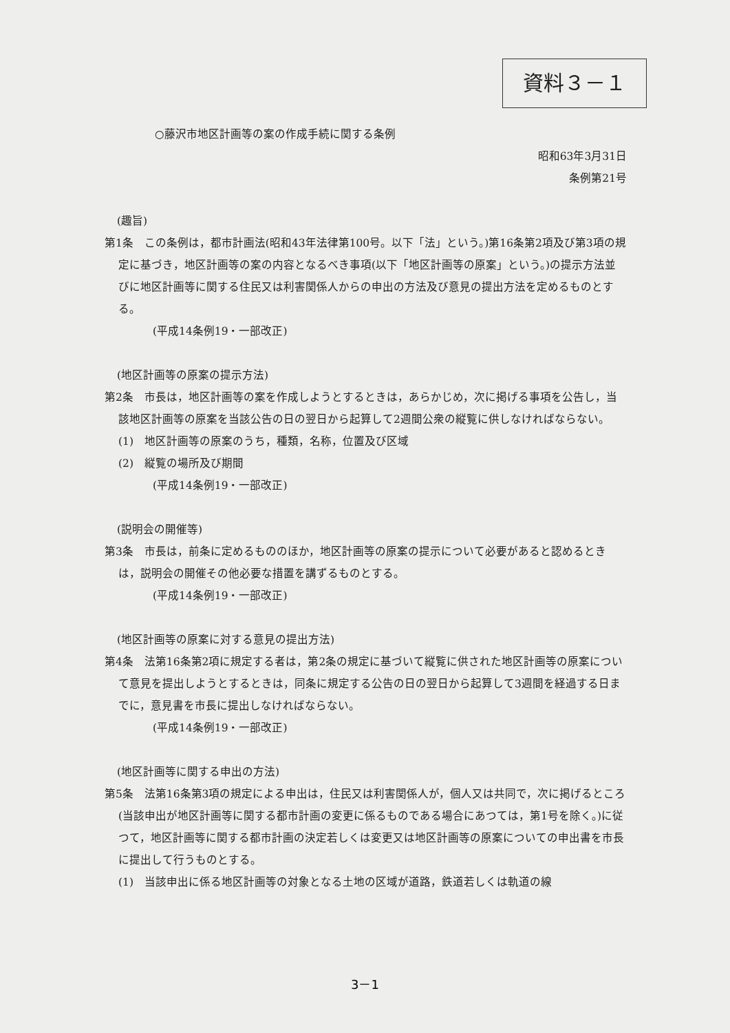資料３－１
○藤沢市地区計画等の案の作成手続に関する条例
昭和63年3月31日
条例第21号
(趣旨)
第1条　この条例は，都市計画法(昭和43年法律第100号。以下「法」という。)第16条第2項及び第3項の規定に基づき，地区計画等の案の内容となるべき事項(以下「地区計画等の原案」という。)の提示方法並びに地区計画等に関する住民又は利害関係人からの申出の方法及び意見の提出方法を定めるものとする。
(平成14条例19・一部改正)
(地区計画等の原案の提示方法)
第2条　市長は，地区計画等の案を作成しようとするときは，あらかじめ，次に掲げる事項を公告し，当該地区計画等の原案を当該公告の日の翌日から起算して2週間公衆の縦覧に供しなければならない。
(1)　地区計画等の原案のうち，種類，名称，位置及び区域
(2)　縦覧の場所及び期間
(平成14条例19・一部改正)
(説明会の開催等)
第3条　市長は，前条に定めるもののほか，地区計画等の原案の提示について必要があると認めるときは，説明会の開催その他必要な措置を講ずるものとする。
(平成14条例19・一部改正)
(地区計画等の原案に対する意見の提出方法)
第4条　法第16条第2項に規定する者は，第2条の規定に基づいて縦覧に供された地区計画等の原案について意見を提出しようとするときは，同条に規定する公告の日の翌日から起算して3週間を経過する日までに，意見書を市長に提出しなければならない。
(平成14条例19・一部改正)
(地区計画等に関する申出の方法)
第5条　法第16条第3項の規定による申出は，住民又は利害関係人が，個人又は共同で，次に掲げるところ(当該申出が地区計画等に関する都市計画の変更に係るものである場合にあつては，第1号を除く。)に従つて，地区計画等に関する都市計画の決定若しくは変更又は地区計画等の原案についての申出書を市長に提出して行うものとする。
(1)　当該申出に係る地区計画等の対象となる土地の区域が道路，鉄道若しくは軌道の線
3－1